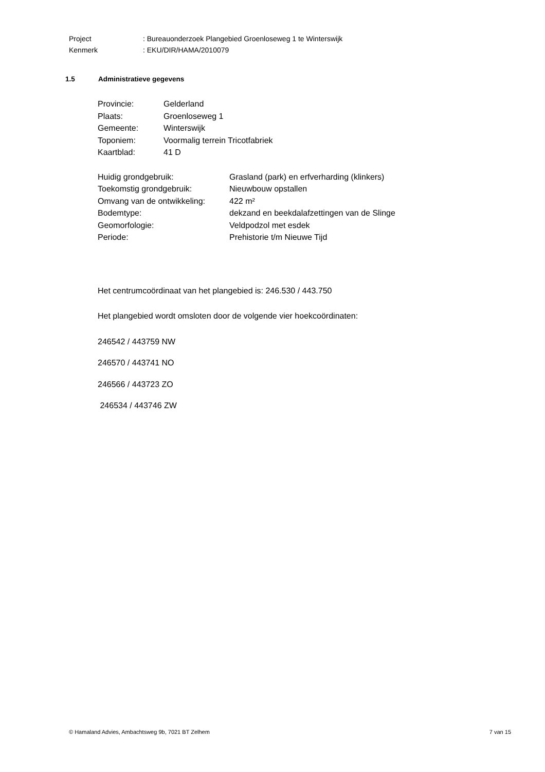| Project | : Bureauonderzoek Plangebied Groenloseweg 1 te Winterswijk |
| Kenmerk | : EKU/DIR/HAMA/2010079 |
1.5 Administratieve gegevens
| Provincie: | Gelderland |
| Plaats: | Groenloseweg 1 |
| Gemeente: | Winterswijk |
| Toponiem: | Voormalig terrein Tricotfabriek |
| Kaartblad: | 41 D |
| Huidig grondgebruik: | Grasland (park) en erfverharding (klinkers) |
| Toekomstig grondgebruik: | Nieuwbouw opstallen |
| Omvang van de ontwikkeling: | 422 m² |
| Bodemtype: | dekzand en beekdalafzettingen van de Slinge |
| Geomorfologie: | Veldpodzol met esdek |
| Periode: | Prehistorie t/m Nieuwe Tijd |
Het centrumcoördinaat van het plangebied is: 246.530 / 443.750
Het plangebied wordt omsloten door de volgende vier hoekcoördinaten:
246542 / 443759 NW
246570 / 443741 NO
246566 / 443723 ZO
246534 / 443746 ZW
© Hamaland Advies, Ambachtsweg 9b, 7021 BT Zelhem 7 van 15